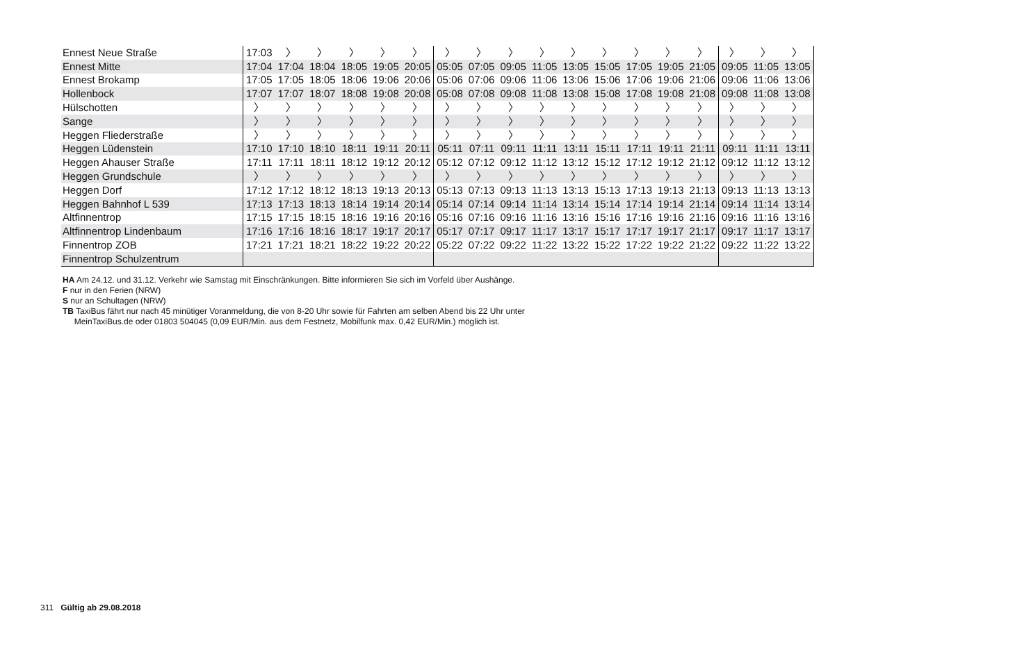| Ennest Neue Straße | 17:03 | 〉 | 〉 | 〉 | 〉 | 〉 | 〉 | 〉 | 〉 | 〉 | 〉 | 〉 | 〉 | 〉 | 〉 | 〉 | 〉 | 〉 |
| Ennest Mitte | 17:04 | 17:04 | 18:04 | 18:05 | 19:05 | 20:05 | 05:05 | 07:05 | 09:05 | 11:05 | 13:05 | 15:05 | 17:05 | 19:05 | 21:05 | 09:05 | 11:05 | 13:05 |
| Ennest Brokamp | 17:05 | 17:05 | 18:05 | 18:06 | 19:06 | 20:06 | 05:06 | 07:06 | 09:06 | 11:06 | 13:06 | 15:06 | 17:06 | 19:06 | 21:06 | 09:06 | 11:06 | 13:06 |
| Hollenbock | 17:07 | 17:07 | 18:07 | 18:08 | 19:08 | 20:08 | 05:08 | 07:08 | 09:08 | 11:08 | 13:08 | 15:08 | 17:08 | 19:08 | 21:08 | 09:08 | 11:08 | 13:08 |
| Hülschotten | 〉 | 〉 | 〉 | 〉 | 〉 | 〉 | 〉 | 〉 | 〉 | 〉 | 〉 | 〉 | 〉 | 〉 | 〉 | 〉 | 〉 | 〉 |
| Sange | 〉 | 〉 | 〉 | 〉 | 〉 | 〉 | 〉 | 〉 | 〉 | 〉 | 〉 | 〉 | 〉 | 〉 | 〉 | 〉 | 〉 | 〉 |
| Heggen Fliederstraße | 〉 | 〉 | 〉 | 〉 | 〉 | 〉 | 〉 | 〉 | 〉 | 〉 | 〉 | 〉 | 〉 | 〉 | 〉 | 〉 | 〉 | 〉 |
| Heggen Lüdenstein | 17:10 | 17:10 | 18:10 | 18:11 | 19:11 | 20:11 | 05:11 | 07:11 | 09:11 | 11:11 | 13:11 | 15:11 | 17:11 | 19:11 | 21:11 | 09:11 | 11:11 | 13:11 |
| Heggen Ahauser Straße | 17:11 | 17:11 | 18:11 | 18:12 | 19:12 | 20:12 | 05:12 | 07:12 | 09:12 | 11:12 | 13:12 | 15:12 | 17:12 | 19:12 | 21:12 | 09:12 | 11:12 | 13:12 |
| Heggen Grundschule | 〉 | 〉 | 〉 | 〉 | 〉 | 〉 | 〉 | 〉 | 〉 | 〉 | 〉 | 〉 | 〉 | 〉 | 〉 | 〉 | 〉 | 〉 |
| Heggen Dorf | 17:12 | 17:12 | 18:12 | 18:13 | 19:13 | 20:13 | 05:13 | 07:13 | 09:13 | 11:13 | 13:13 | 15:13 | 17:13 | 19:13 | 21:13 | 09:13 | 11:13 | 13:13 |
| Heggen Bahnhof L 539 | 17:13 | 17:13 | 18:13 | 18:14 | 19:14 | 20:14 | 05:14 | 07:14 | 09:14 | 11:14 | 13:14 | 15:14 | 17:14 | 19:14 | 21:14 | 09:14 | 11:14 | 13:14 |
| Altfinnentrop | 17:15 | 17:15 | 18:15 | 18:16 | 19:16 | 20:16 | 05:16 | 07:16 | 09:16 | 11:16 | 13:16 | 15:16 | 17:16 | 19:16 | 21:16 | 09:16 | 11:16 | 13:16 |
| Altfinnentrop Lindenbaum | 17:16 | 17:16 | 18:16 | 18:17 | 19:17 | 20:17 | 05:17 | 07:17 | 09:17 | 11:17 | 13:17 | 15:17 | 17:17 | 19:17 | 21:17 | 09:17 | 11:17 | 13:17 |
| Finnentrop ZOB | 17:21 | 17:21 | 18:21 | 18:22 | 19:22 | 20:22 | 05:22 | 07:22 | 09:22 | 11:22 | 13:22 | 15:22 | 17:22 | 19:22 | 21:22 | 09:22 | 11:22 | 13:22 |
| Finnentrop Schulzentrum | | | | | | | | | | | | | | | | | | |
HA Am 24.12. und 31.12. Verkehr wie Samstag mit Einschränkungen. Bitte informieren Sie sich im Vorfeld über Aushänge.
F nur in den Ferien (NRW)
S nur an Schultagen (NRW)
TB TaxiBus fährt nur nach 45 minütiger Voranmeldung, die von 8-20 Uhr sowie für Fahrten am selben Abend bis 22 Uhr unter
MeinTaxiBus.de oder 01803 504045 (0,09 EUR/Min. aus dem Festnetz, Mobilfunk max. 0,42 EUR/Min.) möglich ist.
311 Gültig ab 29.08.2018